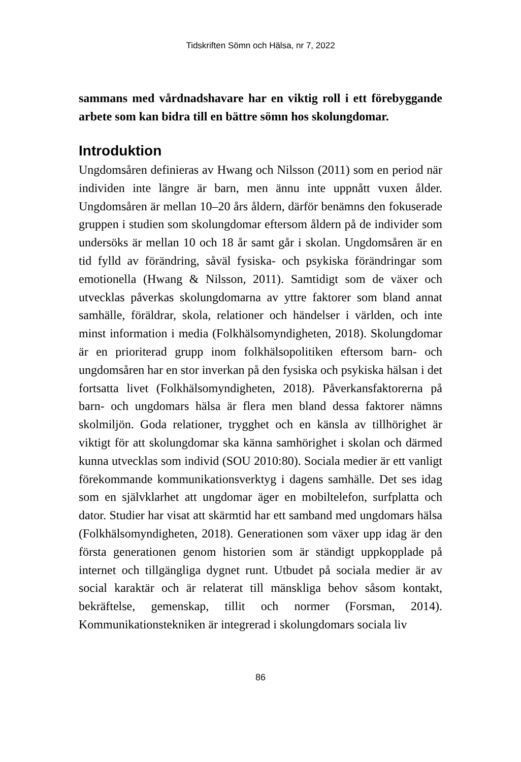Tidskriften Sömn och Hälsa, nr 7, 2022
sammans med vårdnadshavare har en viktig roll i ett förebyggande arbete som kan bidra till en bättre sömn hos skolungdomar.
Introduktion
Ungdomsåren definieras av Hwang och Nilsson (2011) som en period när individen inte längre är barn, men ännu inte uppnått vuxen ålder. Ungdomsåren är mellan 10–20 års åldern, därför benämns den fokuserade gruppen i studien som skolungdomar eftersom åldern på de individer som undersöks är mellan 10 och 18 år samt går i skolan. Ungdomsåren är en tid fylld av förändring, såväl fysiska- och psykiska förändringar som emotionella (Hwang & Nilsson, 2011). Samtidigt som de växer och utvecklas påverkas skolungdomarna av yttre faktorer som bland annat samhälle, föräldrar, skola, relationer och händelser i världen, och inte minst information i media (Folkhälsomyndigheten, 2018). Skolungdomar är en prioriterad grupp inom folkhälsopolitiken eftersom barn- och ungdomsåren har en stor inverkan på den fysiska och psykiska hälsan i det fortsatta livet (Folkhälsomyndigheten, 2018). Påverkansfaktorerna på barn- och ungdomars hälsa är flera men bland dessa faktorer nämns skolmiljön. Goda relationer, trygghet och en känsla av tillhörighet är viktigt för att skolungdomar ska känna samhörighet i skolan och därmed kunna utvecklas som individ (SOU 2010:80). Sociala medier är ett vanligt förekommande kommunikationsverktyg i dagens samhälle. Det ses idag som en självklarhet att ungdomar äger en mobiltelefon, surfplatta och dator. Studier har visat att skärmtid har ett samband med ungdomars hälsa (Folkhälsomyndigheten, 2018). Generationen som växer upp idag är den första generationen genom historien som är ständigt uppkopplade på internet och tillgängliga dygnet runt. Utbudet på sociala medier är av social karaktär och är relaterat till mänskliga behov såsom kontakt, bekräftelse, gemenskap, tillit och normer (Forsman, 2014). Kommunikationstekniken är integrerad i skolungdomars sociala liv
86